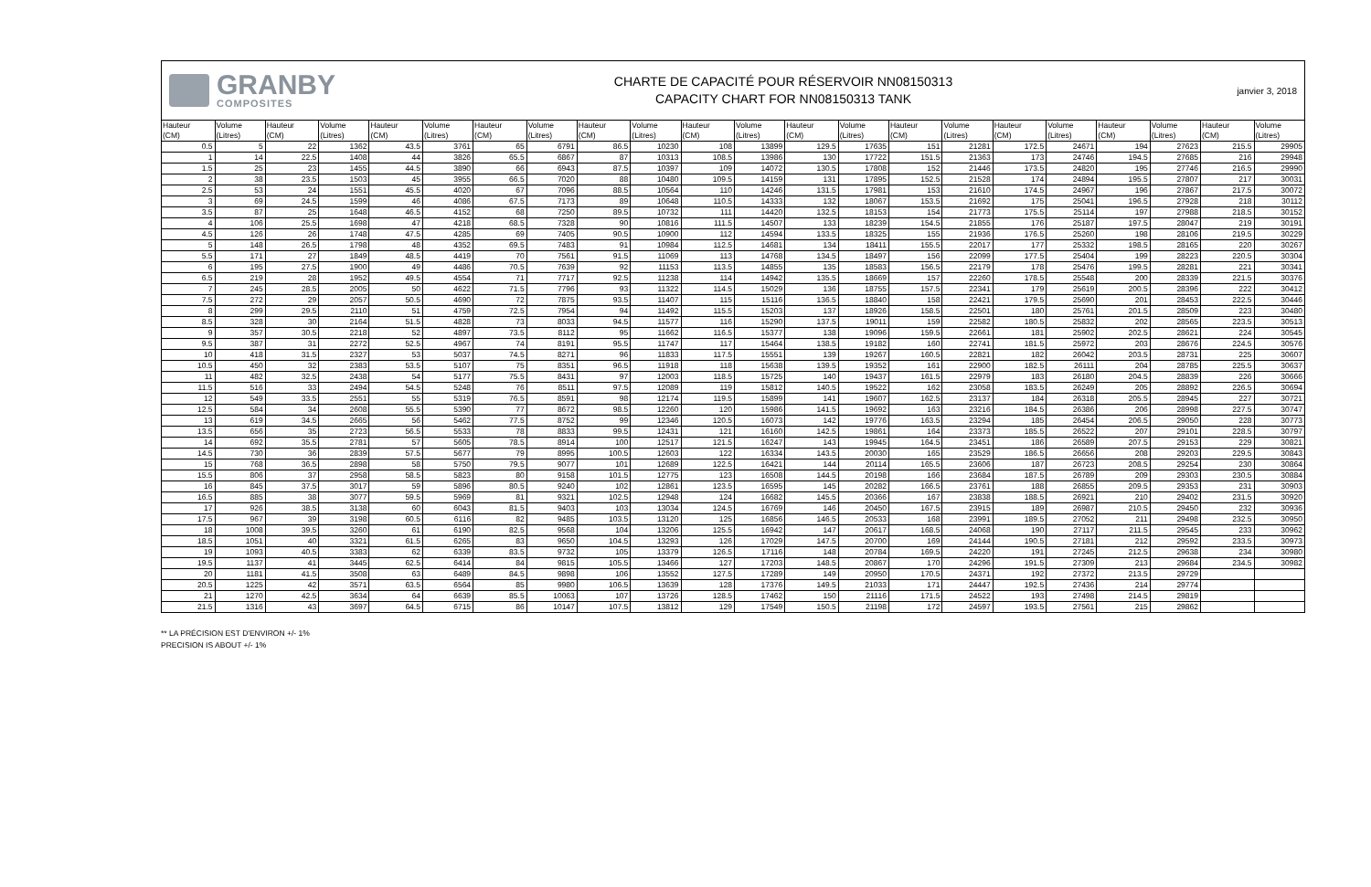GRANBY
COMPOSITES
CHARTE DE CAPACITÉ POUR RÉSERVOIR NN08150313
CAPACITY CHART FOR NN08150313 TANK
janvier 3, 2018
| Hauteur | Volume | Hauteur | Volume | Hauteur | Volume | Hauteur | Volume | Hauteur | Volume | Hauteur | Volume | Hauteur | Volume | Hauteur | Volume | Hauteur | Volume | Hauteur | Volume | Hauteur | Volume |
| --- | --- | --- | --- | --- | --- | --- | --- | --- | --- | --- | --- | --- | --- | --- | --- | --- | --- | --- | --- | --- | --- |
| (CM) | (Litres) | (CM) | (Litres) | (CM) | (Litres) | (CM) | (Litres) | (CM) | (Litres) | (CM) | (Litres) | (CM) | (Litres) | (CM) | (Litres) | (CM) | (Litres) | (CM) | (Litres) | (CM) | (Litres) |
| 0.5 | 5 | 22 | 1362 | 43.5 | 3761 | 65 | 6791 | 86.5 | 10230 | 108 | 13899 | 129.5 | 17635 | 151 | 21281 | 172.5 | 24671 | 194 | 27623 | 215.5 | 29905 |
| 1 | 14 | 22.5 | 1408 | 44 | 3826 | 65.5 | 6867 | 87 | 10313 | 108.5 | 13986 | 130 | 17722 | 151.5 | 21363 | 173 | 24746 | 194.5 | 27685 | 216 | 29948 |
| 1.5 | 25 | 23 | 1455 | 44.5 | 3890 | 66 | 6943 | 87.5 | 10397 | 109 | 14072 | 130.5 | 17808 | 152 | 21446 | 173.5 | 24820 | 195 | 27746 | 216.5 | 29990 |
| 2 | 38 | 23.5 | 1503 | 45 | 3955 | 66.5 | 7020 | 88 | 10480 | 109.5 | 14159 | 131 | 17895 | 152.5 | 21528 | 174 | 24894 | 195.5 | 27807 | 217 | 30031 |
| 2.5 | 53 | 24 | 1551 | 45.5 | 4020 | 67 | 7096 | 88.5 | 10564 | 110 | 14246 | 131.5 | 17981 | 153 | 21610 | 174.5 | 24967 | 196 | 27867 | 217.5 | 30072 |
| 3 | 69 | 24.5 | 1599 | 46 | 4086 | 67.5 | 7173 | 89 | 10648 | 110.5 | 14333 | 132 | 18067 | 153.5 | 21692 | 175 | 25041 | 196.5 | 27928 | 218 | 30112 |
| 3.5 | 87 | 25 | 1648 | 46.5 | 4152 | 68 | 7250 | 89.5 | 10732 | 111 | 14420 | 132.5 | 18153 | 154 | 21773 | 175.5 | 25114 | 197 | 27988 | 218.5 | 30152 |
| 4 | 106 | 25.5 | 1698 | 47 | 4218 | 68.5 | 7328 | 90 | 10816 | 111.5 | 14507 | 133 | 18239 | 154.5 | 21855 | 176 | 25187 | 197.5 | 28047 | 219 | 30191 |
| 4.5 | 126 | 26 | 1748 | 47.5 | 4285 | 69 | 7405 | 90.5 | 10900 | 112 | 14594 | 133.5 | 18325 | 155 | 21936 | 176.5 | 25260 | 198 | 28106 | 219.5 | 30229 |
| 5 | 148 | 26.5 | 1798 | 48 | 4352 | 69.5 | 7483 | 91 | 10984 | 112.5 | 14681 | 134 | 18411 | 155.5 | 22017 | 177 | 25332 | 198.5 | 28165 | 220 | 30267 |
| 5.5 | 171 | 27 | 1849 | 48.5 | 4419 | 70 | 7561 | 91.5 | 11069 | 113 | 14768 | 134.5 | 18497 | 156 | 22099 | 177.5 | 25404 | 199 | 28223 | 220.5 | 30304 |
| 6 | 195 | 27.5 | 1900 | 49 | 4486 | 70.5 | 7639 | 92 | 11153 | 113.5 | 14855 | 135 | 18583 | 156.5 | 22179 | 178 | 25476 | 199.5 | 28281 | 221 | 30341 |
| 6.5 | 219 | 28 | 1952 | 49.5 | 4554 | 71 | 7717 | 92.5 | 11238 | 114 | 14942 | 135.5 | 18669 | 157 | 22260 | 178.5 | 25548 | 200 | 28339 | 221.5 | 30376 |
| 7 | 245 | 28.5 | 2005 | 50 | 4622 | 71.5 | 7796 | 93 | 11322 | 114.5 | 15029 | 136 | 18755 | 157.5 | 22341 | 179 | 25619 | 200.5 | 28396 | 222 | 30412 |
| 7.5 | 272 | 29 | 2057 | 50.5 | 4690 | 72 | 7875 | 93.5 | 11407 | 115 | 15116 | 136.5 | 18840 | 158 | 22421 | 179.5 | 25690 | 201 | 28453 | 222.5 | 30446 |
| 8 | 299 | 29.5 | 2110 | 51 | 4759 | 72.5 | 7954 | 94 | 11492 | 115.5 | 15203 | 137 | 18926 | 158.5 | 22501 | 180 | 25761 | 201.5 | 28509 | 223 | 30480 |
| 8.5 | 328 | 30 | 2164 | 51.5 | 4828 | 73 | 8033 | 94.5 | 11577 | 116 | 15290 | 137.5 | 19011 | 159 | 22582 | 180.5 | 25832 | 202 | 28565 | 223.5 | 30513 |
| 9 | 357 | 30.5 | 2218 | 52 | 4897 | 73.5 | 8112 | 95 | 11662 | 116.5 | 15377 | 138 | 19096 | 159.5 | 22661 | 181 | 25902 | 202.5 | 28621 | 224 | 30545 |
| 9.5 | 387 | 31 | 2272 | 52.5 | 4967 | 74 | 8191 | 95.5 | 11747 | 117 | 15464 | 138.5 | 19182 | 160 | 22741 | 181.5 | 25972 | 203 | 28676 | 224.5 | 30576 |
| 10 | 418 | 31.5 | 2327 | 53 | 5037 | 74.5 | 8271 | 96 | 11833 | 117.5 | 15551 | 139 | 19267 | 160.5 | 22821 | 182 | 26042 | 203.5 | 28731 | 225 | 30607 |
| 10.5 | 450 | 32 | 2383 | 53.5 | 5107 | 75 | 8351 | 96.5 | 11918 | 118 | 15638 | 139.5 | 19352 | 161 | 22900 | 182.5 | 26111 | 204 | 28785 | 225.5 | 30637 |
| 11 | 482 | 32.5 | 2438 | 54 | 5177 | 75.5 | 8431 | 97 | 12003 | 118.5 | 15725 | 140 | 19437 | 161.5 | 22979 | 183 | 26180 | 204.5 | 28839 | 226 | 30666 |
| 11.5 | 516 | 33 | 2494 | 54.5 | 5248 | 76 | 8511 | 97.5 | 12089 | 119 | 15812 | 140.5 | 19522 | 162 | 23058 | 183.5 | 26249 | 205 | 28892 | 226.5 | 30694 |
| 12 | 549 | 33.5 | 2551 | 55 | 5319 | 76.5 | 8591 | 98 | 12174 | 119.5 | 15899 | 141 | 19607 | 162.5 | 23137 | 184 | 26318 | 205.5 | 28945 | 227 | 30721 |
| 12.5 | 584 | 34 | 2608 | 55.5 | 5390 | 77 | 8672 | 98.5 | 12260 | 120 | 15986 | 141.5 | 19692 | 163 | 23216 | 184.5 | 26386 | 206 | 28998 | 227.5 | 30747 |
| 13 | 619 | 34.5 | 2665 | 56 | 5462 | 77.5 | 8752 | 99 | 12346 | 120.5 | 16073 | 142 | 19776 | 163.5 | 23294 | 185 | 26454 | 206.5 | 29050 | 228 | 30773 |
| 13.5 | 656 | 35 | 2723 | 56.5 | 5533 | 78 | 8833 | 99.5 | 12431 | 121 | 16160 | 142.5 | 19861 | 164 | 23373 | 185.5 | 26522 | 207 | 29101 | 228.5 | 30797 |
| 14 | 692 | 35.5 | 2781 | 57 | 5605 | 78.5 | 8914 | 100 | 12517 | 121.5 | 16247 | 143 | 19945 | 164.5 | 23451 | 186 | 26589 | 207.5 | 29153 | 229 | 30821 |
| 14.5 | 730 | 36 | 2839 | 57.5 | 5677 | 79 | 8995 | 100.5 | 12603 | 122 | 16334 | 143.5 | 20030 | 165 | 23529 | 186.5 | 26656 | 208 | 29203 | 229.5 | 30843 |
| 15 | 768 | 36.5 | 2898 | 58 | 5750 | 79.5 | 9077 | 101 | 12689 | 122.5 | 16421 | 144 | 20114 | 165.5 | 23606 | 187 | 26723 | 208.5 | 29254 | 230 | 30864 |
| 15.5 | 806 | 37 | 2958 | 58.5 | 5823 | 80 | 9158 | 101.5 | 12775 | 123 | 16508 | 144.5 | 20198 | 166 | 23684 | 187.5 | 26789 | 209 | 29303 | 230.5 | 30884 |
| 16 | 845 | 37.5 | 3017 | 59 | 5896 | 80.5 | 9240 | 102 | 12861 | 123.5 | 16595 | 145 | 20282 | 166.5 | 23761 | 188 | 26855 | 209.5 | 29353 | 231 | 30903 |
| 16.5 | 885 | 38 | 3077 | 59.5 | 5969 | 81 | 9321 | 102.5 | 12948 | 124 | 16682 | 145.5 | 20366 | 167 | 23838 | 188.5 | 26921 | 210 | 29402 | 231.5 | 30920 |
| 17 | 926 | 38.5 | 3138 | 60 | 6043 | 81.5 | 9403 | 103 | 13034 | 124.5 | 16769 | 146 | 20450 | 167.5 | 23915 | 189 | 26987 | 210.5 | 29450 | 232 | 30936 |
| 17.5 | 967 | 39 | 3198 | 60.5 | 6116 | 82 | 9485 | 103.5 | 13120 | 125 | 16856 | 146.5 | 20533 | 168 | 23991 | 189.5 | 27052 | 211 | 29498 | 232.5 | 30950 |
| 18 | 1008 | 39.5 | 3260 | 61 | 6190 | 82.5 | 9568 | 104 | 13206 | 125.5 | 16942 | 147 | 20617 | 168.5 | 24068 | 190 | 27117 | 211.5 | 29545 | 233 | 30962 |
| 18.5 | 1051 | 40 | 3321 | 61.5 | 6265 | 83 | 9650 | 104.5 | 13293 | 126 | 17029 | 147.5 | 20700 | 169 | 24144 | 190.5 | 27181 | 212 | 29592 | 233.5 | 30973 |
| 19 | 1093 | 40.5 | 3383 | 62 | 6339 | 83.5 | 9732 | 105 | 13379 | 126.5 | 17116 | 148 | 20784 | 169.5 | 24220 | 191 | 27245 | 212.5 | 29638 | 234 | 30980 |
| 19.5 | 1137 | 41 | 3445 | 62.5 | 6414 | 84 | 9815 | 105.5 | 13466 | 127 | 17203 | 148.5 | 20867 | 170 | 24296 | 191.5 | 27309 | 213 | 29684 | 234.5 | 30982 |
| 20 | 1181 | 41.5 | 3508 | 63 | 6489 | 84.5 | 9898 | 106 | 13552 | 127.5 | 17289 | 149 | 20950 | 170.5 | 24371 | 192 | 27372 | 213.5 | 29729 | | |
| 20.5 | 1225 | 42 | 3571 | 63.5 | 6564 | 85 | 9980 | 106.5 | 13639 | 128 | 17376 | 149.5 | 21033 | 171 | 24447 | 192.5 | 27436 | 214 | 29774 | | |
| 21 | 1270 | 42.5 | 3634 | 64 | 6639 | 85.5 | 10063 | 107 | 13726 | 128.5 | 17462 | 150 | 21116 | 171.5 | 24522 | 193 | 27498 | 214.5 | 29819 | | |
| 21.5 | 1316 | 43 | 3697 | 64.5 | 6715 | 86 | 10147 | 107.5 | 13812 | 129 | 17549 | 150.5 | 21198 | 172 | 24597 | 193.5 | 27561 | 215 | 29862 | | |
** LA PRÉCISION EST D'ENVIRON +/- 1%
PRECISION IS ABOUT +/- 1%